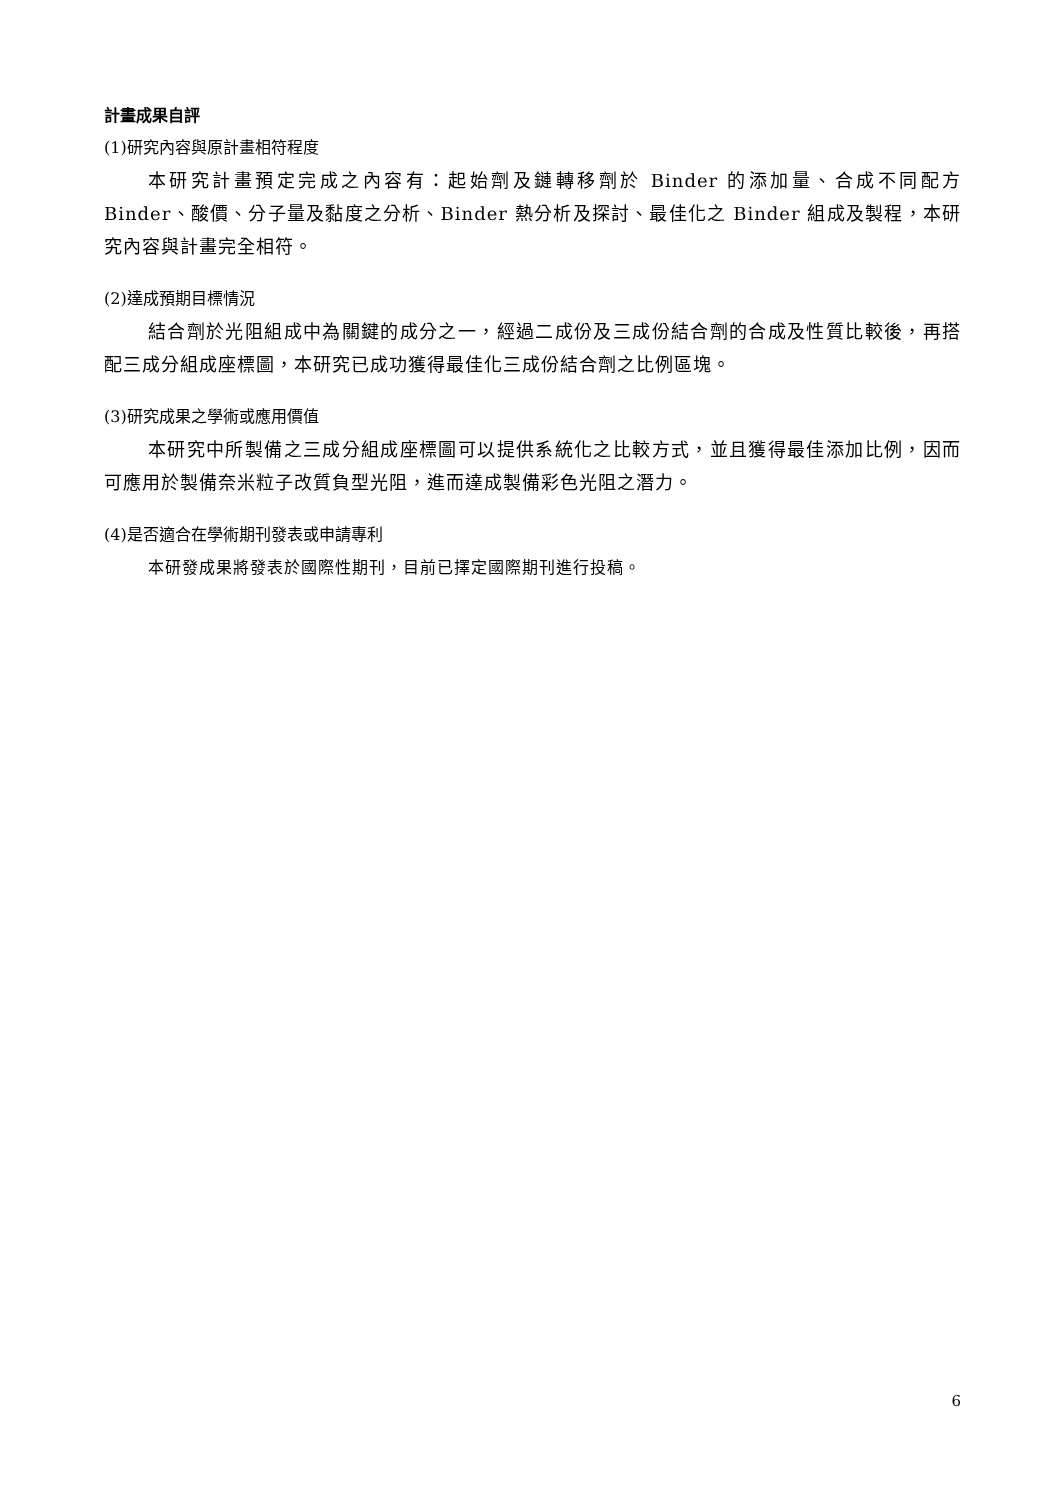計畫成果自評
(1)研究內容與原計畫相符程度
本研究計畫預定完成之內容有：起始劑及鏈轉移劑於 Binder 的添加量、合成不同配方 Binder、酸價、分子量及黏度之分析、Binder 熱分析及探討、最佳化之 Binder 組成及製程，本研究內容與計畫完全相符。
(2)達成預期目標情況
結合劑於光阻組成中為關鍵的成分之一，經過二成份及三成份結合劑的合成及性質比較後，再搭配三成分組成座標圖，本研究已成功獲得最佳化三成份結合劑之比例區塊。
(3)研究成果之學術或應用價值
本研究中所製備之三成分組成座標圖可以提供系統化之比較方式，並且獲得最佳添加比例，因而可應用於製備奈米粒子改質負型光阻，進而達成製備彩色光阻之潛力。
(4)是否適合在學術期刊發表或申請專利
本研發成果將發表於國際性期刊，目前已擇定國際期刊進行投稿。
6